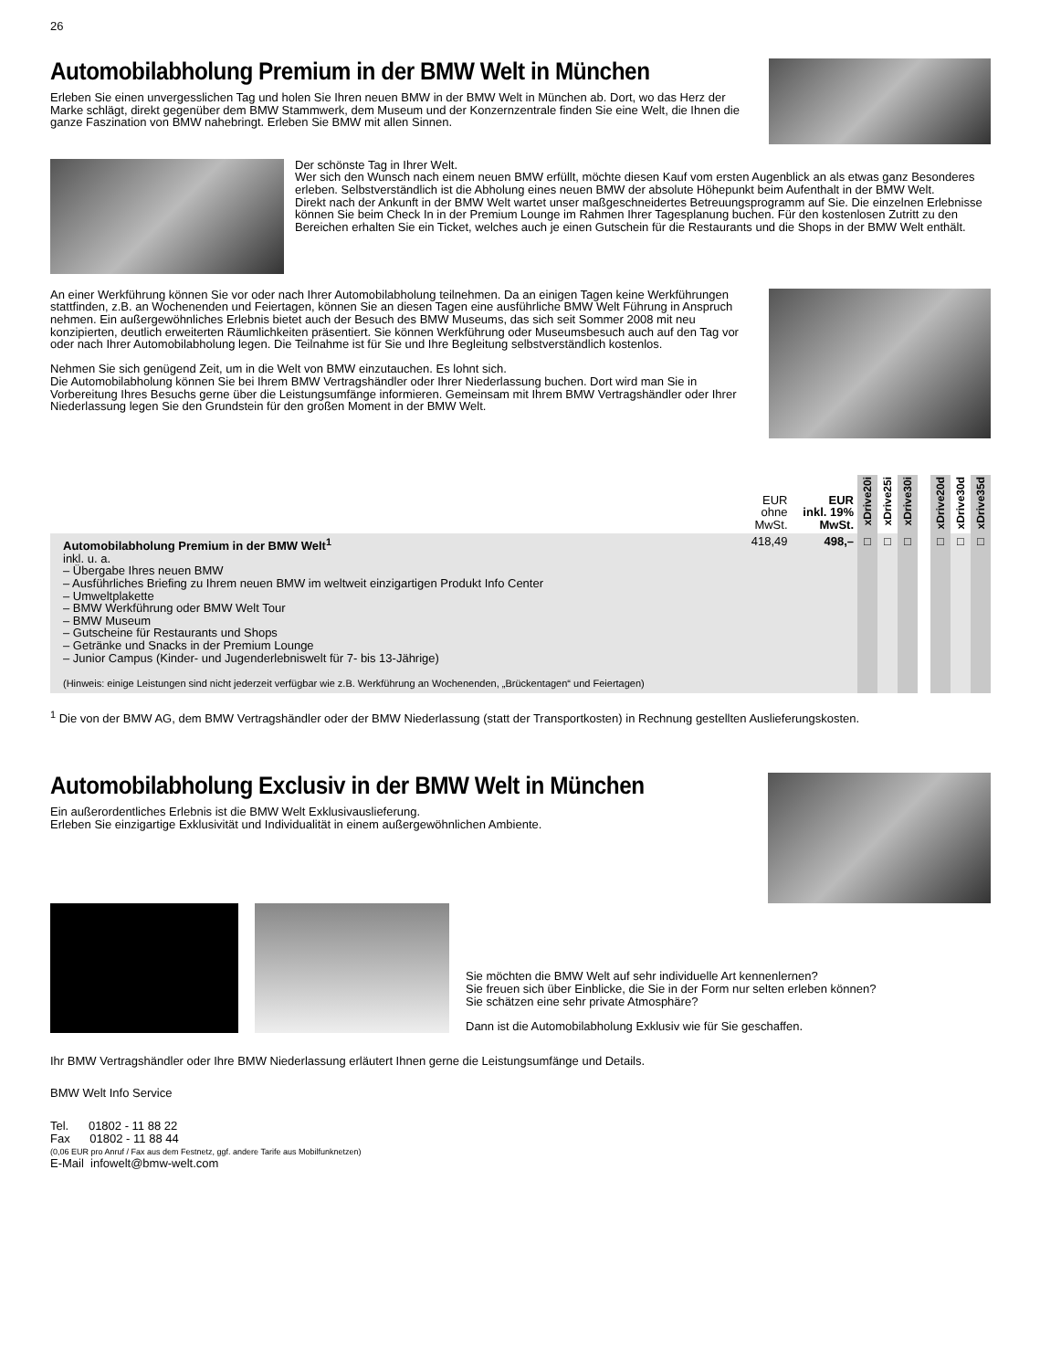26
Automobilabholung Premium in der BMW Welt in München
Erleben Sie einen unvergesslichen Tag und holen Sie Ihren neuen BMW in der BMW Welt in München ab. Dort, wo das Herz der Marke schlägt, direkt gegenüber dem BMW Stammwerk, dem Museum und der Konzernzentrale finden Sie eine Welt, die Ihnen die ganze Faszination von BMW nahebringt. Erleben Sie BMW mit allen Sinnen.
Der schönste Tag in Ihrer Welt.
Wer sich den Wunsch nach einem neuen BMW erfüllt, möchte diesen Kauf vom ersten Augenblick an als etwas ganz Besonderes erleben. Selbstverständlich ist die Abholung eines neuen BMW der absolute Höhepunkt beim Aufenthalt in der BMW Welt.
Direkt nach der Ankunft in der BMW Welt wartet unser maßgeschneidertes Betreuungsprogramm auf Sie. Die einzelnen Erlebnisse können Sie beim Check In in der Premium Lounge im Rahmen Ihrer Tagesplanung buchen. Für den kostenlosen Zutritt zu den Bereichen erhalten Sie ein Ticket, welches auch je einen Gutschein für die Restaurants und die Shops in der BMW Welt enthält.
An einer Werkführung können Sie vor oder nach Ihrer Automobilabholung teilnehmen. Da an einigen Tagen keine Werkführungen stattfinden, z.B. an Wochenenden und Feiertagen, können Sie an diesen Tagen eine ausführliche BMW Welt Führung in Anspruch nehmen. Ein außergewöhnliches Erlebnis bietet auch der Besuch des BMW Museums, das sich seit Sommer 2008 mit neu konzipierten, deutlich erweiterten Räumlichkeiten präsentiert. Sie können Werkführung oder Museumsbesuch auch auf den Tag vor oder nach Ihrer Automobilabholung legen. Die Teilnahme ist für Sie und Ihre Begleitung selbstverständlich kostenlos.
Nehmen Sie sich genügend Zeit, um in die Welt von BMW einzutauchen. Es lohnt sich.
Die Automobilabholung können Sie bei Ihrem BMW Vertragshändler oder Ihrer Niederlassung buchen. Dort wird man Sie in Vorbereitung Ihres Besuchs gerne über die Leistungsumfänge informieren. Gemeinsam mit Ihrem BMW Vertragshändler oder Ihrer Niederlassung legen Sie den Grundstein für den großen Moment in der BMW Welt.
| | EUR ohne MwSt. | EUR inkl. 19% MwSt. | xDrive20i | xDrive25i | xDrive30i | | xDrive20d | xDrive30d | xDrive35d |
| --- | --- | --- | --- | --- | --- | --- | --- | --- | --- |
| Automobilabholung Premium in der BMW Welt<sup>1</sup> inkl. u. a. – Übergabe Ihres neuen BMW – Ausführliches Briefing zu Ihrem neuen BMW im weltweit einzigartigen Produkt Info Center – Umweltplakette – BMW Werkführung oder BMW Welt Tour – BMW Museum – Gutscheine für Restaurants und Shops – Getränke und Snacks in der Premium Lounge – Junior Campus (Kinder- und Jugenderlebniswelt für 7- bis 13-Jährige) (Hinweis: einige Leistungen sind nicht jederzeit verfügbar wie z.B. Werkführung an Wochenenden, „Brückentagen“ und Feiertagen) | 418,49 | 498,– | □ | □ | □ | | □ | □ | □ |
<sup>1</sup> Die von der BMW AG, dem BMW Vertragshändler oder der BMW Niederlassung (statt der Transportkosten) in Rechnung gestellten Auslieferungskosten.
Automobilabholung Exclusiv in der BMW Welt in München
Ein außerordentliches Erlebnis ist die BMW Welt Exklusivauslieferung.
Erleben Sie einzigartige Exklusivität und Individualität in einem außergewöhnlichen Ambiente.
Sie möchten die BMW Welt auf sehr individuelle Art kennenlernen?
Sie freuen sich über Einblicke, die Sie in der Form nur selten erleben können?
Sie schätzen eine sehr private Atmosphäre?
Dann ist die Automobilabholung Exklusiv wie für Sie geschaffen.
Ihr BMW Vertragshändler oder Ihre BMW Niederlassung erläutert Ihnen gerne die Leistungsumfänge und Details.
BMW Welt Info Service
Tel. 01802 - 11 88 22
Fax 01802 - 11 88 44
(0,06 EUR pro Anruf / Fax aus dem Festnetz, ggf. andere Tarife aus Mobilfunknetzen)
E-Mail infowelt@bmw-welt.com